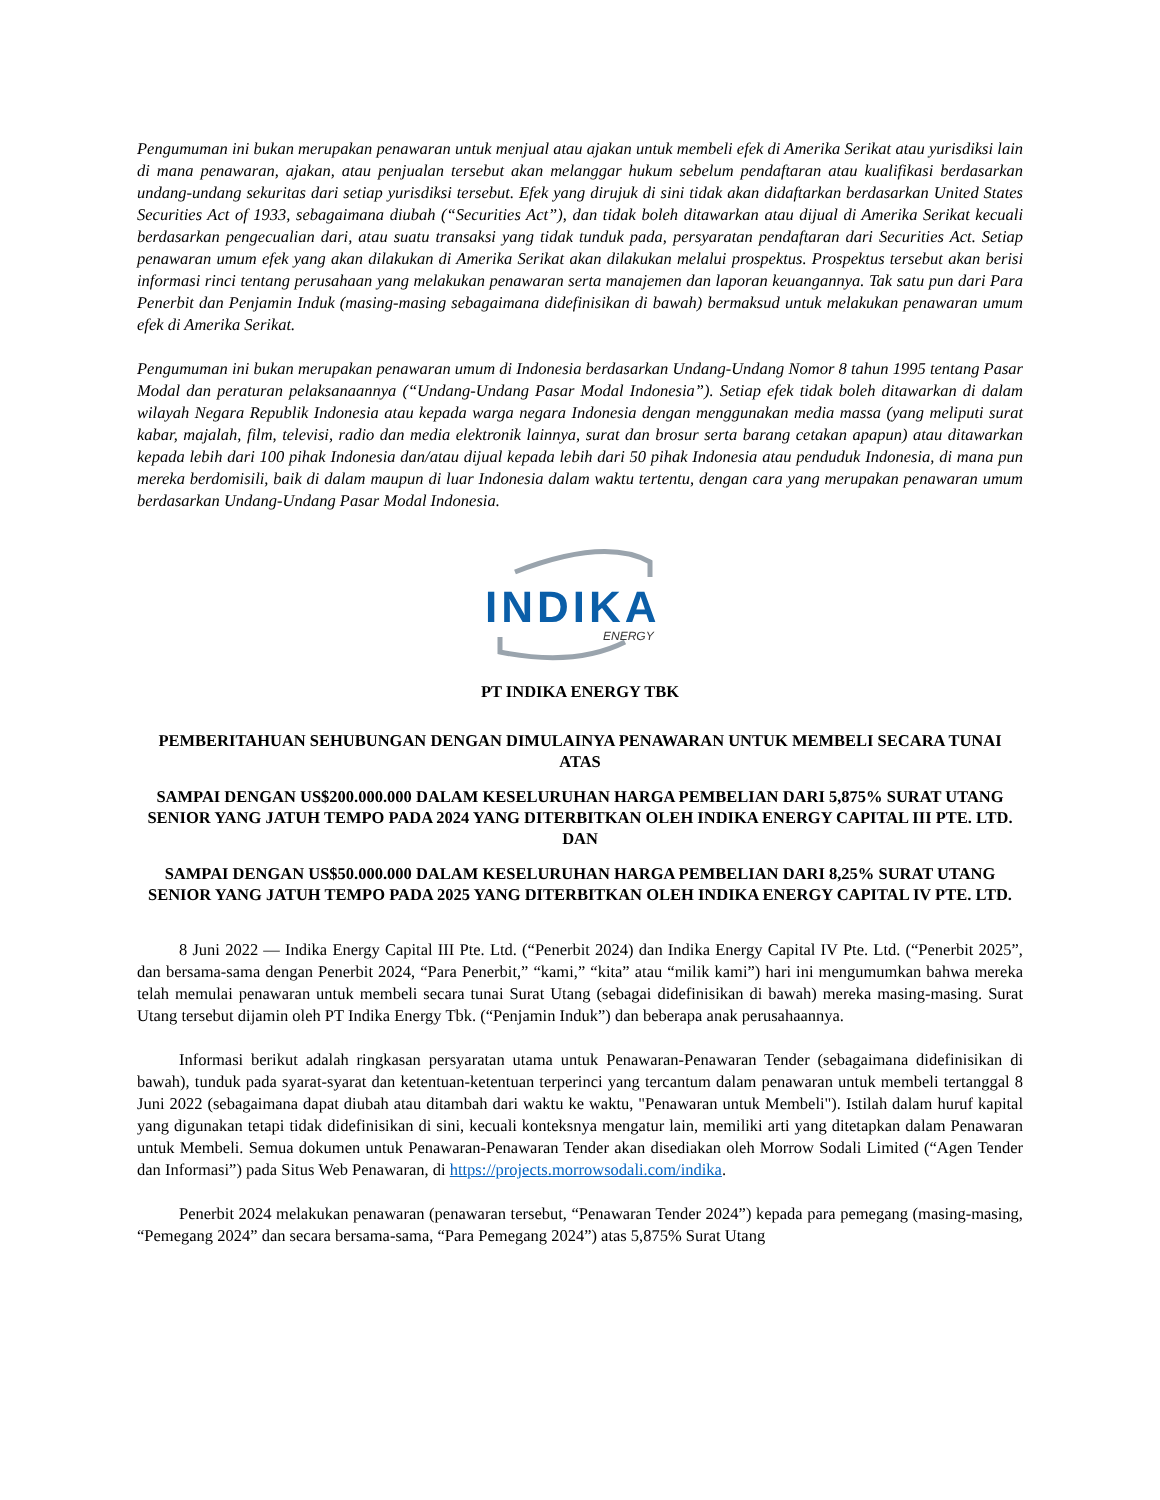Pengumuman ini bukan merupakan penawaran untuk menjual atau ajakan untuk membeli efek di Amerika Serikat atau yurisdiksi lain di mana penawaran, ajakan, atau penjualan tersebut akan melanggar hukum sebelum pendaftaran atau kualifikasi berdasarkan undang-undang sekuritas dari setiap yurisdiksi tersebut. Efek yang dirujuk di sini tidak akan didaftarkan berdasarkan United States Securities Act of 1933, sebagaimana diubah (“Securities Act”), dan tidak boleh ditawarkan atau dijual di Amerika Serikat kecuali berdasarkan pengecualian dari, atau suatu transaksi yang tidak tunduk pada, persyaratan pendaftaran dari Securities Act. Setiap penawaran umum efek yang akan dilakukan di Amerika Serikat akan dilakukan melalui prospektus. Prospektus tersebut akan berisi informasi rinci tentang perusahaan yang melakukan penawaran serta manajemen dan laporan keuangannya. Tak satu pun dari Para Penerbit dan Penjamin Induk (masing-masing sebagaimana didefinisikan di bawah) bermaksud untuk melakukan penawaran umum efek di Amerika Serikat.
Pengumuman ini bukan merupakan penawaran umum di Indonesia berdasarkan Undang-Undang Nomor 8 tahun 1995 tentang Pasar Modal dan peraturan pelaksanaannya (“Undang-Undang Pasar Modal Indonesia”). Setiap efek tidak boleh ditawarkan di dalam wilayah Negara Republik Indonesia atau kepada warga negara Indonesia dengan menggunakan media massa (yang meliputi surat kabar, majalah, film, televisi, radio dan media elektronik lainnya, surat dan brosur serta barang cetakan apapun) atau ditawarkan kepada lebih dari 100 pihak Indonesia dan/atau dijual kepada lebih dari 50 pihak Indonesia atau penduduk Indonesia, di mana pun mereka berdomisili, baik di dalam maupun di luar Indonesia dalam waktu tertentu, dengan cara yang merupakan penawaran umum berdasarkan Undang-Undang Pasar Modal Indonesia.
INDIKA
ENERGY
PT INDIKA ENERGY TBK
PEMBERITAHUAN SEHUBUNGAN DENGAN DIMULAINYA PENAWARAN UNTUK MEMBELI SECARA TUNAI ATAS
SAMPAI DENGAN US$200.000.000 DALAM KESELURUHAN HARGA PEMBELIAN DARI 5,875% SURAT UTANG SENIOR YANG JATUH TEMPO PADA 2024 YANG DITERBITKAN OLEH INDIKA ENERGY CAPITAL III PTE. LTD. DAN
SAMPAI DENGAN US$50.000.000 DALAM KESELURUHAN HARGA PEMBELIAN DARI 8,25% SURAT UTANG SENIOR YANG JATUH TEMPO PADA 2025 YANG DITERBITKAN OLEH INDIKA ENERGY CAPITAL IV PTE. LTD.
8 Juni 2022 — Indika Energy Capital III Pte. Ltd. (“Penerbit 2024) dan Indika Energy Capital IV Pte. Ltd. (“Penerbit 2025”, dan bersama-sama dengan Penerbit 2024, “Para Penerbit,” “kami,” “kita” atau “milik kami”) hari ini mengumumkan bahwa mereka telah memulai penawaran untuk membeli secara tunai Surat Utang (sebagai didefinisikan di bawah) mereka masing-masing. Surat Utang tersebut dijamin oleh PT Indika Energy Tbk. (“Penjamin Induk”) dan beberapa anak perusahaannya.
Informasi berikut adalah ringkasan persyaratan utama untuk Penawaran-Penawaran Tender (sebagaimana didefinisikan di bawah), tunduk pada syarat-syarat dan ketentuan-ketentuan terperinci yang tercantum dalam penawaran untuk membeli tertanggal 8 Juni 2022 (sebagaimana dapat diubah atau ditambah dari waktu ke waktu, "Penawaran untuk Membeli"). Istilah dalam huruf kapital yang digunakan tetapi tidak didefinisikan di sini, kecuali konteksnya mengatur lain, memiliki arti yang ditetapkan dalam Penawaran untuk Membeli. Semua dokumen untuk Penawaran-Penawaran Tender akan disediakan oleh Morrow Sodali Limited (“Agen Tender dan Informasi”) pada Situs Web Penawaran, di https://projects.morrowsodali.com/indika.
Penerbit 2024 melakukan penawaran (penawaran tersebut, “Penawaran Tender 2024”) kepada para pemegang (masing-masing, “Pemegang 2024” dan secara bersama-sama, “Para Pemegang 2024”) atas 5,875% Surat Utang